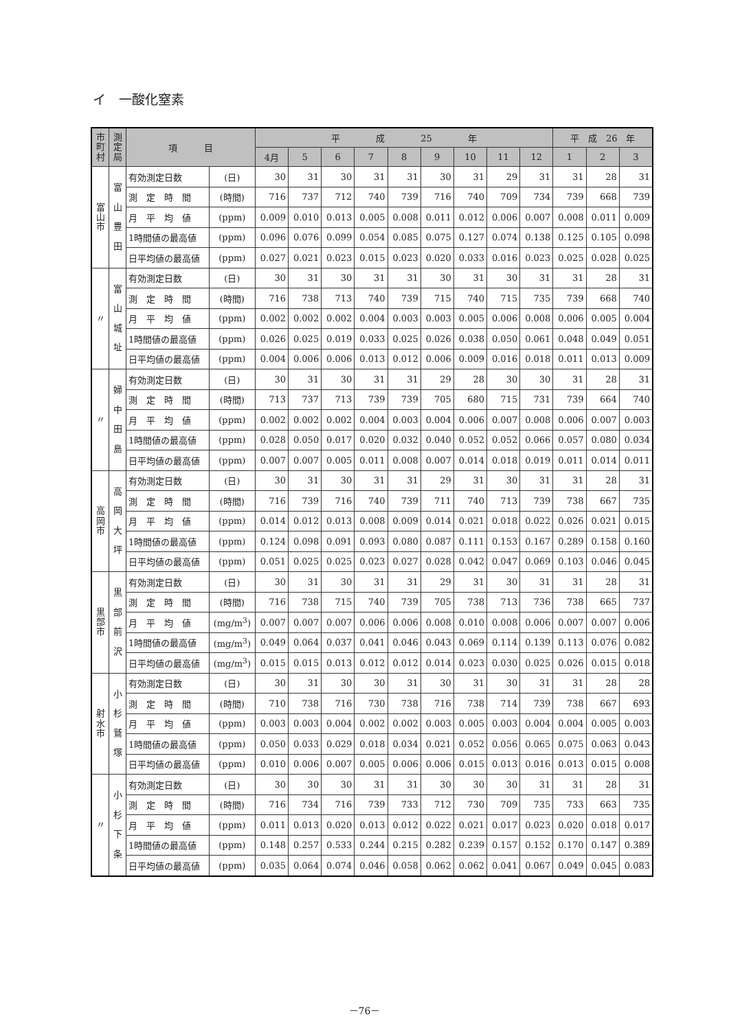イ　一酸化窒素
| 市 町 村 | 測 定 局 | 項 目 | | 平 成 25 年 | | | | | | | | | 平 成 26 年 | | |
| --- | --- | --- | --- | --- | --- | --- | --- | --- | --- | --- | --- | --- | --- | --- | --- |
| | | | | 4月 | 5 | 6 | 7 | 8 | 9 | 10 | 11 | 12 | 1 | 2 | 3 |
| 富 山 市 | 富 山 豊 田 | 有効測定日数 | (日) | 30 | 31 | 30 | 31 | 31 | 30 | 31 | 29 | 31 | 31 | 28 | 31 |
| | | 測 定 時 間 | (時間) | 716 | 737 | 712 | 740 | 739 | 716 | 740 | 709 | 734 | 739 | 668 | 739 |
| | | 月 平 均 値 | (ppm) | 0.009 | 0.010 | 0.013 | 0.005 | 0.008 | 0.011 | 0.012 | 0.006 | 0.007 | 0.008 | 0.011 | 0.009 |
| | | 1時間値の最高値 | (ppm) | 0.096 | 0.076 | 0.099 | 0.054 | 0.085 | 0.075 | 0.127 | 0.074 | 0.138 | 0.125 | 0.105 | 0.098 |
| | | 日平均値の最高値 | (ppm) | 0.027 | 0.021 | 0.023 | 0.015 | 0.023 | 0.020 | 0.033 | 0.016 | 0.023 | 0.025 | 0.028 | 0.025 |
| 〃 | 富 山 城 址 | 有効測定日数 | (日) | 30 | 31 | 30 | 31 | 31 | 30 | 31 | 30 | 31 | 31 | 28 | 31 |
| | | 測 定 時 間 | (時間) | 716 | 738 | 713 | 740 | 739 | 715 | 740 | 715 | 735 | 739 | 668 | 740 |
| | | 月 平 均 値 | (ppm) | 0.002 | 0.002 | 0.002 | 0.004 | 0.003 | 0.003 | 0.005 | 0.006 | 0.008 | 0.006 | 0.005 | 0.004 |
| | | 1時間値の最高値 | (ppm) | 0.026 | 0.025 | 0.019 | 0.033 | 0.025 | 0.026 | 0.038 | 0.050 | 0.061 | 0.048 | 0.049 | 0.051 |
| | | 日平均値の最高値 | (ppm) | 0.004 | 0.006 | 0.006 | 0.013 | 0.012 | 0.006 | 0.009 | 0.016 | 0.018 | 0.011 | 0.013 | 0.009 |
| 〃 | 婦 中 田 島 | 有効測定日数 | (日) | 30 | 31 | 30 | 31 | 31 | 29 | 28 | 30 | 30 | 31 | 28 | 31 |
| | | 測 定 時 間 | (時間) | 713 | 737 | 713 | 739 | 739 | 705 | 680 | 715 | 731 | 739 | 664 | 740 |
| | | 月 平 均 値 | (ppm) | 0.002 | 0.002 | 0.002 | 0.004 | 0.003 | 0.004 | 0.006 | 0.007 | 0.008 | 0.006 | 0.007 | 0.003 |
| | | 1時間値の最高値 | (ppm) | 0.028 | 0.050 | 0.017 | 0.020 | 0.032 | 0.040 | 0.052 | 0.052 | 0.066 | 0.057 | 0.080 | 0.034 |
| | | 日平均値の最高値 | (ppm) | 0.007 | 0.007 | 0.005 | 0.011 | 0.008 | 0.007 | 0.014 | 0.018 | 0.019 | 0.011 | 0.014 | 0.011 |
| 高 岡 市 | 高 岡 大 坪 | 有効測定日数 | (日) | 30 | 31 | 30 | 31 | 31 | 29 | 31 | 30 | 31 | 31 | 28 | 31 |
| | | 測 定 時 間 | (時間) | 716 | 739 | 716 | 740 | 739 | 711 | 740 | 713 | 739 | 738 | 667 | 735 |
| | | 月 平 均 値 | (ppm) | 0.014 | 0.012 | 0.013 | 0.008 | 0.009 | 0.014 | 0.021 | 0.018 | 0.022 | 0.026 | 0.021 | 0.015 |
| | | 1時間値の最高値 | (ppm) | 0.124 | 0.098 | 0.091 | 0.093 | 0.080 | 0.087 | 0.111 | 0.153 | 0.167 | 0.289 | 0.158 | 0.160 |
| | | 日平均値の最高値 | (ppm) | 0.051 | 0.025 | 0.025 | 0.023 | 0.027 | 0.028 | 0.042 | 0.047 | 0.069 | 0.103 | 0.046 | 0.045 |
| 黒 部 市 | 黒 部 前 沢 | 有効測定日数 | (日) | 30 | 31 | 30 | 31 | 31 | 29 | 31 | 30 | 31 | 31 | 28 | 31 |
| | | 測 定 時 間 | (時間) | 716 | 738 | 715 | 740 | 739 | 705 | 738 | 713 | 736 | 738 | 665 | 737 |
| | | 月 平 均 値 | (mg/m<sup>3</sup>) | 0.007 | 0.007 | 0.007 | 0.006 | 0.006 | 0.008 | 0.010 | 0.008 | 0.006 | 0.007 | 0.007 | 0.006 |
| | | 1時間値の最高値 | (mg/m<sup>3</sup>) | 0.049 | 0.064 | 0.037 | 0.041 | 0.046 | 0.043 | 0.069 | 0.114 | 0.139 | 0.113 | 0.076 | 0.082 |
| | | 日平均値の最高値 | (mg/m<sup>3</sup>) | 0.015 | 0.015 | 0.013 | 0.012 | 0.012 | 0.014 | 0.023 | 0.030 | 0.025 | 0.026 | 0.015 | 0.018 |
| 射 水 市 | 小 杉 鷲 塚 | 有効測定日数 | (日) | 30 | 31 | 30 | 30 | 31 | 30 | 31 | 30 | 31 | 31 | 28 | 28 |
| | | 測 定 時 間 | (時間) | 710 | 738 | 716 | 730 | 738 | 716 | 738 | 714 | 739 | 738 | 667 | 693 |
| | | 月 平 均 値 | (ppm) | 0.003 | 0.003 | 0.004 | 0.002 | 0.002 | 0.003 | 0.005 | 0.003 | 0.004 | 0.004 | 0.005 | 0.003 |
| | | 1時間値の最高値 | (ppm) | 0.050 | 0.033 | 0.029 | 0.018 | 0.034 | 0.021 | 0.052 | 0.056 | 0.065 | 0.075 | 0.063 | 0.043 |
| | | 日平均値の最高値 | (ppm) | 0.010 | 0.006 | 0.007 | 0.005 | 0.006 | 0.006 | 0.015 | 0.013 | 0.016 | 0.013 | 0.015 | 0.008 |
| 〃 | 小 杉 下 条 | 有効測定日数 | (日) | 30 | 30 | 30 | 31 | 31 | 30 | 30 | 30 | 31 | 31 | 28 | 31 |
| | | 測 定 時 間 | (時間) | 716 | 734 | 716 | 739 | 733 | 712 | 730 | 709 | 735 | 733 | 663 | 735 |
| | | 月 平 均 値 | (ppm) | 0.011 | 0.013 | 0.020 | 0.013 | 0.012 | 0.022 | 0.021 | 0.017 | 0.023 | 0.020 | 0.018 | 0.017 |
| | | 1時間値の最高値 | (ppm) | 0.148 | 0.257 | 0.533 | 0.244 | 0.215 | 0.282 | 0.239 | 0.157 | 0.152 | 0.170 | 0.147 | 0.389 |
| | | 日平均値の最高値 | (ppm) | 0.035 | 0.064 | 0.074 | 0.046 | 0.058 | 0.062 | 0.062 | 0.041 | 0.067 | 0.049 | 0.045 | 0.083 |
－76－